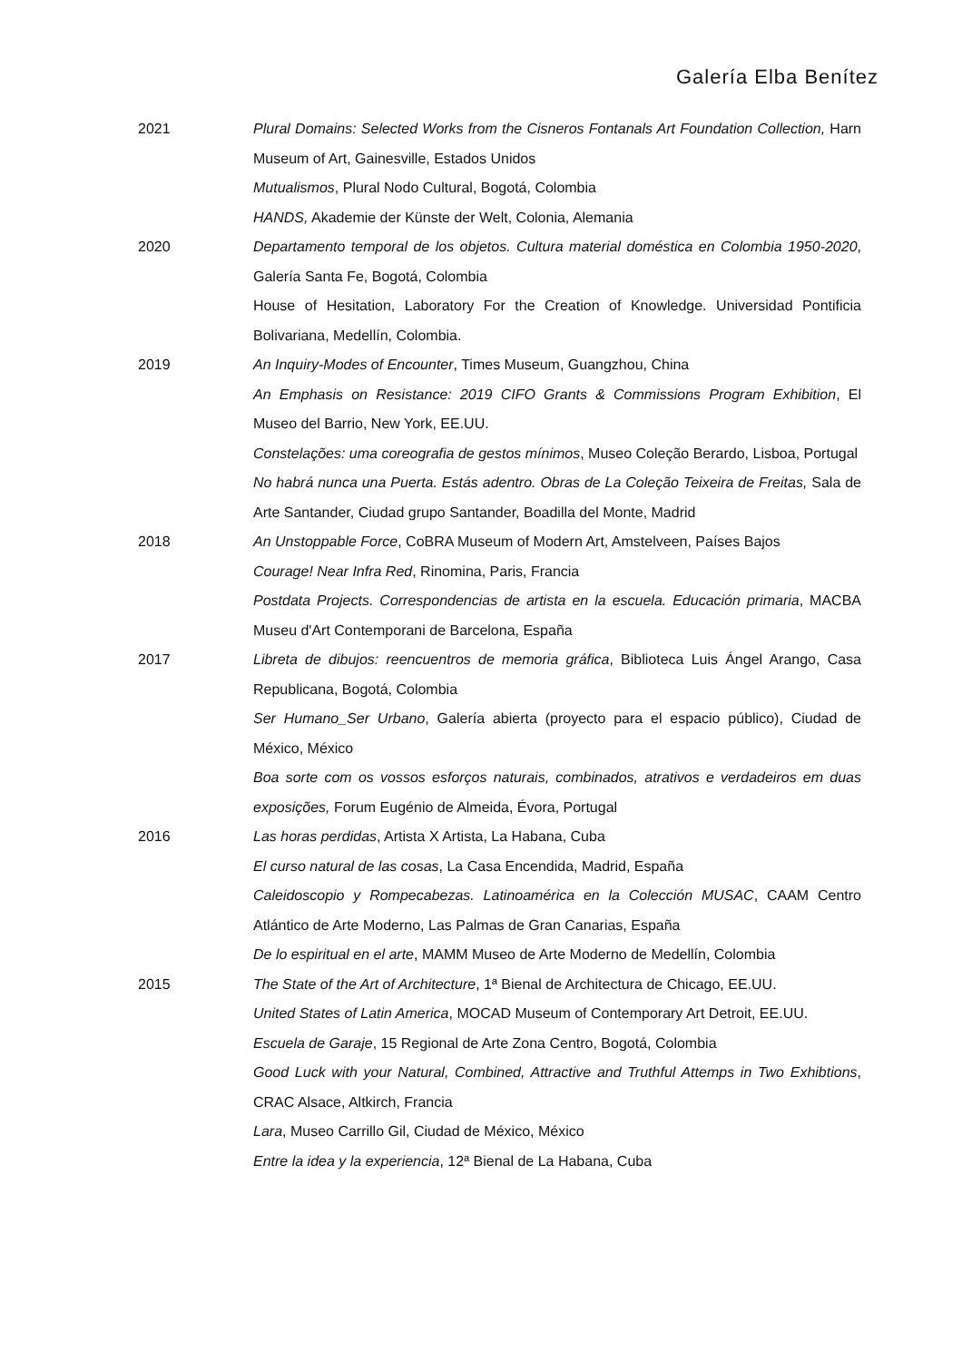Galería Elba Benítez
2021 Plural Domains: Selected Works from the Cisneros Fontanals Art Foundation Collection, Harn Museum of Art, Gainesville, Estados Unidos
Mutualismos, Plural Nodo Cultural, Bogotá, Colombia
HANDS, Akademie der Künste der Welt, Colonia, Alemania
2020 Departamento temporal de los objetos. Cultura material doméstica en Colombia 1950-2020, Galería Santa Fe, Bogotá, Colombia
House of Hesitation, Laboratory For the Creation of Knowledge. Universidad Pontificia Bolivariana, Medellín, Colombia.
2019 An Inquiry-Modes of Encounter, Times Museum, Guangzhou, China
An Emphasis on Resistance: 2019 CIFO Grants & Commissions Program Exhibition, El Museo del Barrio, New York, EE.UU.
Constelações: uma coreografia de gestos mínimos, Museo Coleção Berardo, Lisboa, Portugal
No habrá nunca una Puerta. Estás adentro. Obras de La Coleção Teixeira de Freitas, Sala de Arte Santander, Ciudad grupo Santander, Boadilla del Monte, Madrid
2018 An Unstoppable Force, CoBRA Museum of Modern Art, Amstelveen, Países Bajos
Courage! Near Infra Red, Rinomina, Paris, Francia
Postdata Projects. Correspondencias de artista en la escuela. Educación primaria, MACBA Museu d'Art Contemporani de Barcelona, España
2017 Libreta de dibujos: reencuentros de memoria gráfica, Biblioteca Luis Ángel Arango, Casa Republicana, Bogotá, Colombia
Ser Humano_Ser Urbano, Galería abierta (proyecto para el espacio público), Ciudad de México, México
Boa sorte com os vossos esforços naturais, combinados, atrativos e verdadeiros em duas exposições, Forum Eugénio de Almeida, Évora, Portugal
2016 Las horas perdidas, Artista X Artista, La Habana, Cuba
El curso natural de las cosas, La Casa Encendida, Madrid, España
Caleidoscopio y Rompecabezas. Latinoamérica en la Colección MUSAC, CAAM Centro Atlántico de Arte Moderno, Las Palmas de Gran Canarias, España
De lo espiritual en el arte, MAMM Museo de Arte Moderno de Medellín, Colombia
2015 The State of the Art of Architecture, 1ª Bienal de Architectura de Chicago, EE.UU.
United States of Latin America, MOCAD Museum of Contemporary Art Detroit, EE.UU.
Escuela de Garaje, 15 Regional de Arte Zona Centro, Bogotá, Colombia
Good Luck with your Natural, Combined, Attractive and Truthful Attemps in Two Exhibtions, CRAC Alsace, Altkirch, Francia
Lara, Museo Carrillo Gil, Ciudad de México, México
Entre la idea y la experiencia, 12ª Bienal de La Habana, Cuba